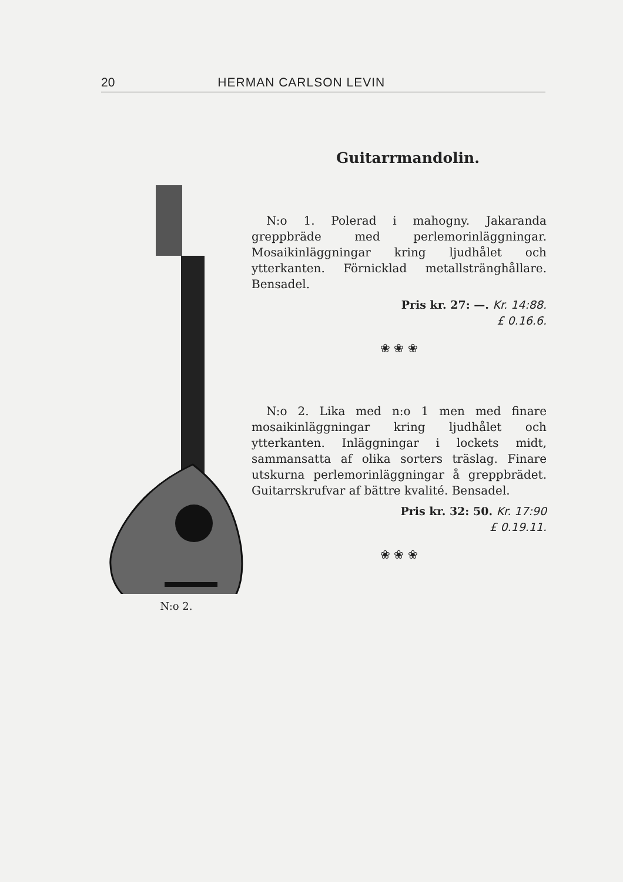20 HERMAN CARLSON LEVIN
N:o 2.
Guitarrmandolin.
N:o 1. Polerad i mahogny. Jakaranda greppbräde med perlemorinläggningar. Mosaikinläggningar kring ljudhålet och ytterkanten. Förnicklad metallsträngһållare. Bensadel.
Pris kr. 27: —. Kr. 14:88.
£ 0.16.6.
❀ ❀ ❀
N:o 2. Lika med n:o 1 men med finare mosaikinläggningar kring ljudhålet och ytterkanten. Inläggningar i lockets midt, sammansatta af olika sorters träslag. Finare utskurna perlemorinläggningar å greppbrädet. Guitarrskrufvar af bättre kvalité. Bensadel.
Pris kr. 32: 50. Kr. 17:90
£ 0.19.11.
❀ ❀ ❀